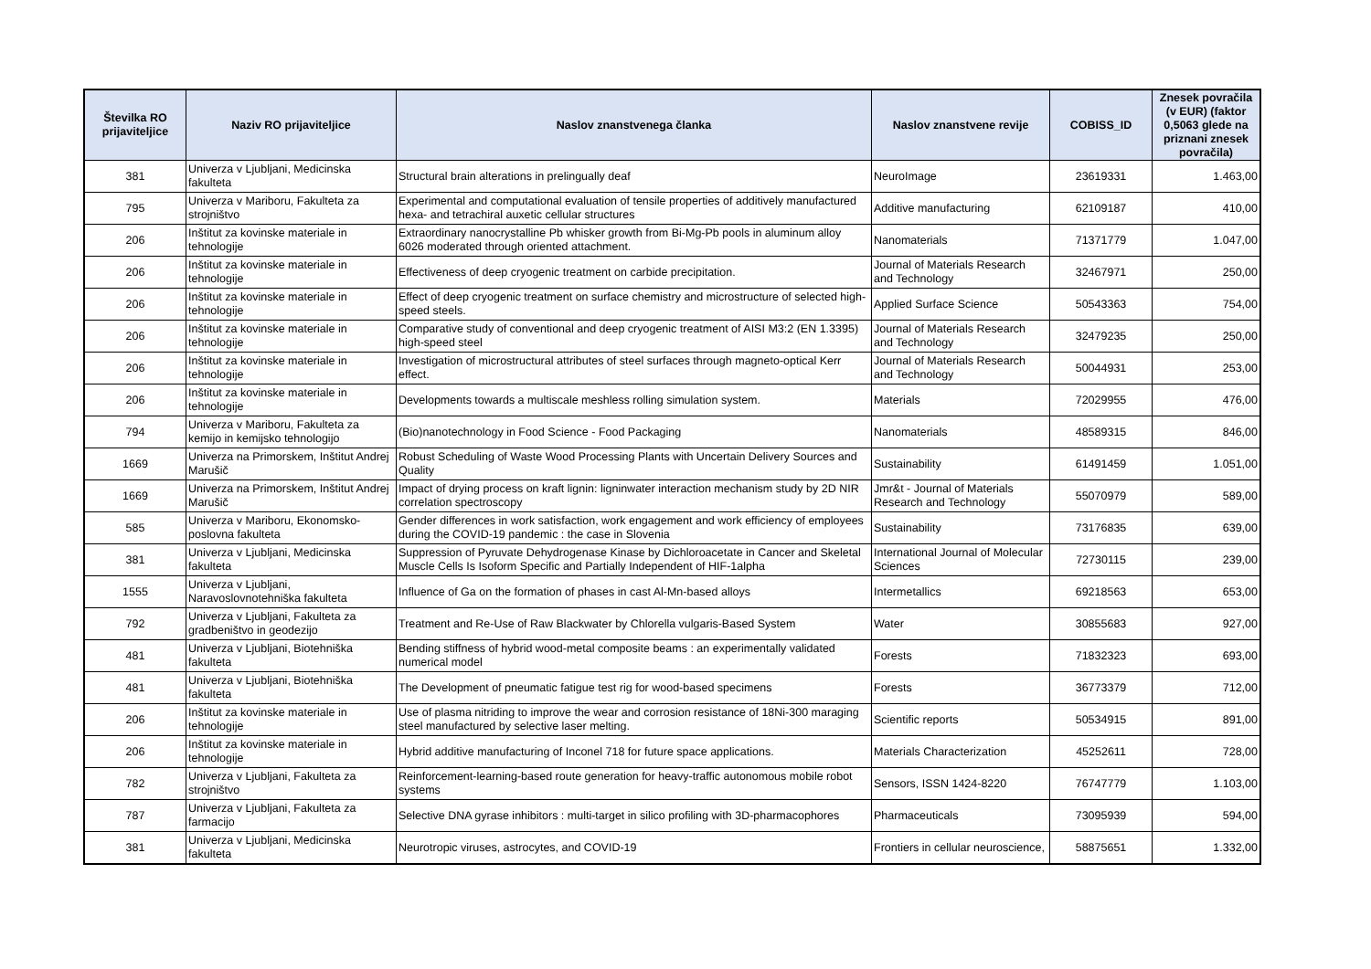| Številka RO prijaviteljice | Naziv RO prijaviteljice | Naslov znanstvenega članka | Naslov znanstvene revije | COBISS_ID | Znesek povračila (v EUR) (faktor 0,5063 glede na priznani znesek povračila) |
| --- | --- | --- | --- | --- | --- |
| 381 | Univerza v Ljubljani, Medicinska fakulteta | Structural brain alterations in prelingually deaf | NeuroImage | 23619331 | 1.463,00 |
| 795 | Univerza v Mariboru, Fakulteta za strojništvo | Experimental and computational evaluation of tensile properties of additively manufactured hexa- and tetrachiral auxetic cellular structures | Additive manufacturing | 62109187 | 410,00 |
| 206 | Inštitut za kovinske materiale in tehnologije | Extraordinary nanocrystalline Pb whisker growth from Bi-Mg-Pb pools in aluminum alloy 6026 moderated through oriented attachment. | Nanomaterials | 71371779 | 1.047,00 |
| 206 | Inštitut za kovinske materiale in tehnologije | Effectiveness of deep cryogenic treatment on carbide precipitation. | Journal of Materials Research and Technology | 32467971 | 250,00 |
| 206 | Inštitut za kovinske materiale in tehnologije | Effect of deep cryogenic treatment on surface chemistry and microstructure of selected high-speed steels. | Applied Surface Science | 50543363 | 754,00 |
| 206 | Inštitut za kovinske materiale in tehnologije | Comparative study of conventional and deep cryogenic treatment of AISI M3:2 (EN 1.3395) high-speed steel | Journal of Materials Research and Technology | 32479235 | 250,00 |
| 206 | Inštitut za kovinske materiale in tehnologije | Investigation of microstructural attributes of steel surfaces through magneto-optical Kerr effect. | Journal of Materials Research and Technology | 50044931 | 253,00 |
| 206 | Inštitut za kovinske materiale in tehnologije | Developments towards a multiscale meshless rolling simulation system. | Materials | 72029955 | 476,00 |
| 794 | Univerza v Mariboru, Fakulteta za kemijo in kemijsko tehnologijo | (Bio)nanotechnology in Food Science - Food Packaging | Nanomaterials | 48589315 | 846,00 |
| 1669 | Univerza na Primorskem, Inštitut Andrej Marušič | Robust Scheduling of Waste Wood Processing Plants with Uncertain Delivery Sources and Quality | Sustainability | 61491459 | 1.051,00 |
| 1669 | Univerza na Primorskem, Inštitut Andrej Marušič | Impact of drying process on kraft lignin: ligninwater interaction mechanism study by 2D NIR correlation spectroscopy | Jmr&t - Journal of Materials Research and Technology | 55070979 | 589,00 |
| 585 | Univerza v Mariboru, Ekonomsko-poslovna fakulteta | Gender differences in work satisfaction, work engagement and work efficiency of employees during the COVID-19 pandemic : the case in Slovenia | Sustainability | 73176835 | 639,00 |
| 381 | Univerza v Ljubljani, Medicinska fakulteta | Suppression of Pyruvate Dehydrogenase Kinase by Dichloroacetate in Cancer and Skeletal Muscle Cells Is Isoform Specific and Partially Independent of HIF-1alpha | International Journal of Molecular Sciences | 72730115 | 239,00 |
| 1555 | Univerza v Ljubljani, Naravoslovnotehniška fakulteta | Influence of Ga on the formation of phases in cast Al-Mn-based alloys | Intermetallics | 69218563 | 653,00 |
| 792 | Univerza v Ljubljani, Fakulteta za gradbeništvo in geodezijo | Treatment and Re-Use of Raw Blackwater by Chlorella vulgaris-Based System | Water | 30855683 | 927,00 |
| 481 | Univerza v Ljubljani, Biotehniška fakulteta | Bending stiffness of hybrid wood-metal composite beams : an experimentally validated numerical model | Forests | 71832323 | 693,00 |
| 481 | Univerza v Ljubljani, Biotehniška fakulteta | The Development of pneumatic fatigue test rig for wood-based specimens | Forests | 36773379 | 712,00 |
| 206 | Inštitut za kovinske materiale in tehnologije | Use of plasma nitriding to improve the wear and corrosion resistance of 18Ni-300 maraging steel manufactured by selective laser melting. | Scientific reports | 50534915 | 891,00 |
| 206 | Inštitut za kovinske materiale in tehnologije | Hybrid additive manufacturing of Inconel 718 for future space applications. | Materials Characterization | 45252611 | 728,00 |
| 782 | Univerza v Ljubljani, Fakulteta za strojništvo | Reinforcement-learning-based route generation for heavy-traffic autonomous mobile robot systems | Sensors, ISSN 1424-8220 | 76747779 | 1.103,00 |
| 787 | Univerza v Ljubljani, Fakulteta za farmacijo | Selective DNA gyrase inhibitors : multi-target in silico profiling with 3D-pharmacophores | Pharmaceuticals | 73095939 | 594,00 |
| 381 | Univerza v Ljubljani, Medicinska fakulteta | Neurotropic viruses, astrocytes, and COVID-19 | Frontiers in cellular neuroscience, | 58875651 | 1.332,00 |